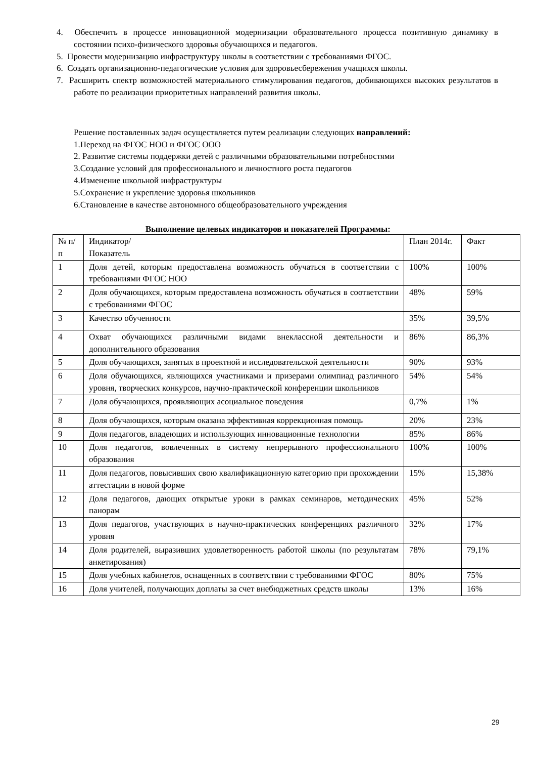4. Обеспечить в процессе инновационной модернизации образовательного процесса позитивную динамику в состоянии психо-физического здоровья обучающихся и педагогов.
5. Провести модернизацию инфраструктуру школы в соответствии с требованиями ФГОС.
6. Создать организационно-педагогические условия для здоровьесбережения учащихся школы.
7. Расширить спектр возможностей материального стимулирования педагогов, добивающихся высоких результатов в работе по реализации приоритетных направлений развития школы.
Решение поставленных задач осуществляется путем реализации следующих направлений:
1.Переход на ФГОС НОО и ФГОС ООО
2. Развитие системы поддержки детей с различными образовательными потребностями
3.Создание условий для профессионального и личностного роста педагогов
4.Изменение школьной инфраструктуры
5.Сохранение и укрепление здоровья школьников
6.Становление в качестве автономного общеобразовательного учреждения
Выполнение целевых индикаторов и показателей Программы:
| № п/п | Индикатор/ Показатель | План 2014г. | Факт |
| --- | --- | --- | --- |
| 1 | Доля детей, которым предоставлена возможность обучаться в соответствии с требованиями ФГОС НОО | 100% | 100% |
| 2 | Доля обучающихся, которым предоставлена возможность обучаться в соответствии с требованиями ФГОС | 48% | 59% |
| 3 | Качество обученности | 35% | 39,5% |
| 4 | Охват обучающихся различными видами внеклассной деятельности и дополнительного образования | 86% | 86,3% |
| 5 | Доля обучающихся, занятых в проектной и исследовательской деятельности | 90% | 93% |
| 6 | Доля обучающихся, являющихся участниками и призерами олимпиад различного уровня, творческих конкурсов, научно-практической конференции школьников | 54% | 54% |
| 7 | Доля обучающихся, проявляющих асоциальное поведения | 0,7% | 1% |
| 8 | Доля обучающихся, которым оказана эффективная коррекционная помощь | 20% | 23% |
| 9 | Доля педагогов, владеющих и использующих инновационные технологии | 85% | 86% |
| 10 | Доля педагогов, вовлеченных в систему непрерывного профессионального образования | 100% | 100% |
| 11 | Доля педагогов, повысивших свою квалификационную категорию при прохождении аттестации в новой форме | 15% | 15,38% |
| 12 | Доля педагогов, дающих открытые уроки в рамках семинаров, методических панорам | 45% | 52% |
| 13 | Доля педагогов, участвующих в научно-практических конференциях различного уровня | 32% | 17% |
| 14 | Доля родителей, выразивших удовлетворенность работой школы (по результатам анкетирования) | 78% | 79,1% |
| 15 | Доля учебных кабинетов, оснащенных в соответствии с требованиями ФГОС | 80% | 75% |
| 16 | Доля учителей, получающих доплаты за счет внебюджетных средств школы | 13% | 16% |
29